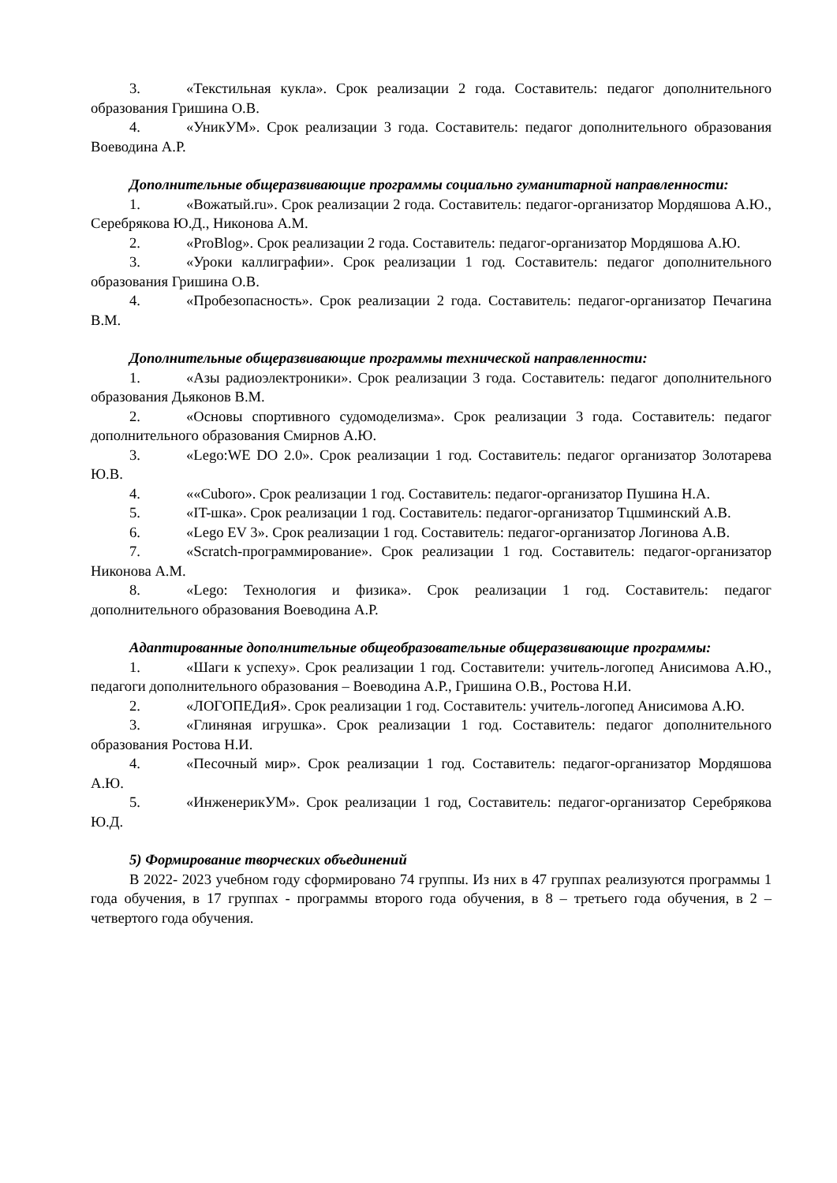3. «Текстильная кукла». Срок реализации 2 года. Составитель: педагог дополнительного образования Гришина О.В.
4. «УникУМ». Срок реализации 3 года. Составитель: педагог дополнительного образования Воеводина А.Р.
Дополнительные общеразвивающие программы социально гуманитарной направленности:
1. «Вожатый.ru». Срок реализации 2 года. Составитель: педагог-организатор Мордяшова А.Ю., Серебрякова Ю.Д., Никонова А.М.
2. «ProBlog». Срок реализации 2 года. Составитель: педагог-организатор Мордяшова А.Ю.
3. «Уроки каллиграфии». Срок реализации 1 год. Составитель: педагог дополнительного образования Гришина О.В.
4. «Пробезопасность». Срок реализации 2 года. Составитель: педагог-организатор Печагина В.М.
Дополнительные общеразвивающие программы технической направленности:
1. «Азы радиоэлектроники». Срок реализации 3 года. Составитель: педагог дополнительного образования Дьяконов В.М.
2. «Основы спортивного судомоделизма». Срок реализации 3 года. Составитель: педагог дополнительного образования Смирнов А.Ю.
3. «Lego:WE DO 2.0». Срок реализации 1 год. Составитель: педагог организатор Золотарева Ю.В.
4. ««Cuboro». Срок реализации 1 год. Составитель: педагог-организатор Пушина Н.А.
5. «IT-шка». Срок реализации 1 год. Составитель: педагог-организатор Тцшминский А.В.
6. «Lego EV 3». Срок реализации 1 год. Составитель: педагог-организатор Логинова А.В.
7. «Scratch-программирование». Срок реализации 1 год. Составитель: педагог-организатор Никонова А.М.
8. «Lego: Технология и физика». Срок реализации 1 год. Составитель: педагог дополнительного образования Воеводина А.Р.
Адаптированные дополнительные общеобразовательные общеразвивающие программы:
1. «Шаги к успеху». Срок реализации 1 год. Составители: учитель-логопед Анисимова А.Ю., педагоги дополнительного образования – Воеводина А.Р., Гришина О.В., Ростова Н.И.
2. «ЛОГОПЕДиЯ». Срок реализации 1 год. Составитель: учитель-логопед Анисимова А.Ю.
3. «Глиняная игрушка». Срок реализации 1 год. Составитель: педагог дополнительного образования Ростова Н.И.
4. «Песочный мир». Срок реализации 1 год. Составитель: педагог-организатор Мордяшова А.Ю.
5. «ИнженерикУМ». Срок реализации 1 год, Составитель: педагог-организатор Серебрякова Ю.Д.
5) Формирование творческих объединений
В 2022- 2023 учебном году сформировано 74 группы. Из них в 47 группах реализуются программы 1 года обучения, в 17 группах - программы второго года обучения, в 8 – третьего года обучения, в 2 – четвертого года обучения.